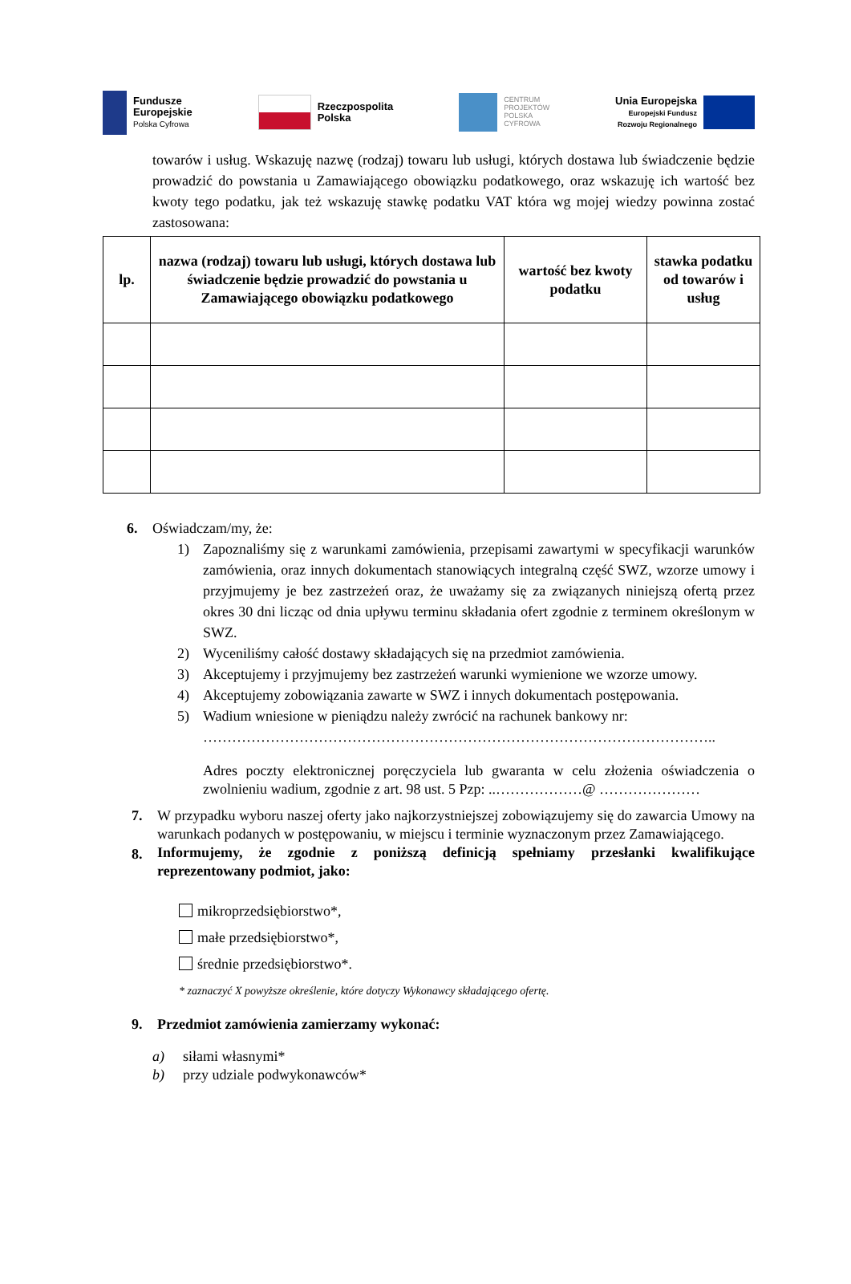Fundusze
Europejskie
Polska Cyfrowa
Rzeczpospolita
Polska
CENTRUM
PROJEKTÓW
POLSKA
CYFROWA
Unia Europejska
Europejski Fundusz
Rozwoju Regionalnego
towarów i usług. Wskazuję nazwę (rodzaj) towaru lub usługi, których dostawa lub świadczenie będzie prowadzić do powstania u Zamawiającego obowiązku podatkowego, oraz wskazuję ich wartość bez kwoty tego podatku, jak też wskazuję stawkę podatku VAT która wg mojej wiedzy powinna zostać zastosowana:
| lp. | nazwa (rodzaj) towaru lub usługi, których dostawa lub świadczenie będzie prowadzić do powstania u Zamawiającego obowiązku podatkowego | wartość bez kwoty podatku | stawka podatku od towarów i usług |
| --- | --- | --- | --- |
6. Oświadczam/my, że:
1)
Zapoznaliśmy się z warunkami zamówienia, przepisami zawartymi w specyfikacji warunków zamówienia, oraz innych dokumentach stanowiących integralną część SWZ, wzorze umowy i przyjmujemy je bez zastrzeżeń oraz, że uważamy się za związanych niniejszą ofertą przez okres 30 dni licząc od dnia upływu terminu składania ofert zgodnie z terminem określonym w SWZ.
2) Wyceniliśmy całość dostawy składających się na przedmiot zamówienia.
3) Akceptujemy i przyjmujemy bez zastrzeżeń warunki wymienione we wzorze umowy.
4) Akceptujemy zobowiązania zawarte w SWZ i innych dokumentach postępowania.
5) Wadium wniesione w pieniądzu należy zwrócić na rachunek bankowy nr:
……………………………………………………………………………………………..
Adres poczty elektronicznej poręczyciela lub gwaranta w celu złożenia oświadczenia o zwolnieniu wadium, zgodnie z art. 98 ust. 5 Pzp: ..………………@ …………………
7.
W przypadku wyboru naszej oferty jako najkorzystniejszej zobowiązujemy się do zawarcia Umowy na warunkach podanych w postępowaniu, w miejscu i terminie wyznaczonym przez Zamawiającego.
8.
Informujemy, że zgodnie z poniższą definicją spełniamy przesłanki kwalifikujące reprezentowany podmiot, jako:
mikroprzedsiębiorstwo*,
małe przedsiębiorstwo*,
średnie przedsiębiorstwo*.
* zaznaczyć X powyższe określenie, które dotyczy Wykonawcy składającego ofertę.
9. Przedmiot zamówienia zamierzamy wykonać:
a) siłami własnymi*
b) przy udziale podwykonawców*